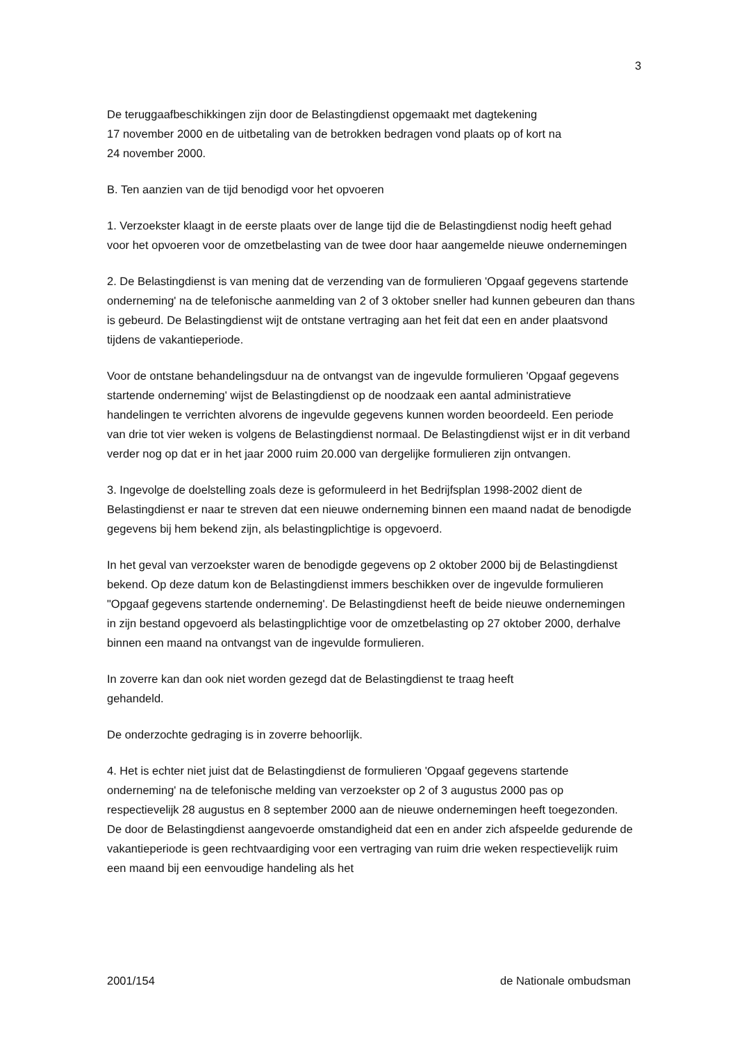3
De teruggaafbeschikkingen zijn door de Belastingdienst opgemaakt met dagtekening
17 november 2000 en de uitbetaling van de betrokken bedragen vond plaats op of kort na
24 november 2000.
B. Ten aanzien van de tijd benodigd voor het opvoeren
1. Verzoekster klaagt in de eerste plaats over de lange tijd die de Belastingdienst nodig heeft gehad voor het opvoeren voor de omzetbelasting van de twee door haar aangemelde nieuwe ondernemingen
2. De Belastingdienst is van mening dat de verzending van de formulieren 'Opgaaf gegevens startende onderneming' na de telefonische aanmelding van 2 of 3 oktober sneller had kunnen gebeuren dan thans is gebeurd. De Belastingdienst wijt de ontstane vertraging aan het feit dat een en ander plaatsvond tijdens de vakantieperiode.
Voor de ontstane behandelingsduur na de ontvangst van de ingevulde formulieren 'Opgaaf gegevens startende onderneming' wijst de Belastingdienst op de noodzaak een aantal administratieve handelingen te verrichten alvorens de ingevulde gegevens kunnen worden beoordeeld. Een periode van drie tot vier weken is volgens de Belastingdienst normaal. De Belastingdienst wijst er in dit verband verder nog op dat er in het jaar 2000 ruim 20.000 van dergelijke formulieren zijn ontvangen.
3. Ingevolge de doelstelling zoals deze is geformuleerd in het Bedrijfsplan 1998-2002 dient de Belastingdienst er naar te streven dat een nieuwe onderneming binnen een maand nadat de benodigde gegevens bij hem bekend zijn, als belastingplichtige is opgevoerd.
In het geval van verzoekster waren de benodigde gegevens op 2 oktober 2000 bij de Belastingdienst bekend. Op deze datum kon de Belastingdienst immers beschikken over de ingevulde formulieren "Opgaaf gegevens startende onderneming'. De Belastingdienst heeft de beide nieuwe ondernemingen in zijn bestand opgevoerd als belastingplichtige voor de omzetbelasting op 27 oktober 2000, derhalve binnen een maand na ontvangst van de ingevulde formulieren.
In zoverre kan dan ook niet worden gezegd dat de Belastingdienst te traag heeft
gehandeld.
De onderzochte gedraging is in zoverre behoorlijk.
4. Het is echter niet juist dat de Belastingdienst de formulieren 'Opgaaf gegevens startende onderneming' na de telefonische melding van verzoekster op 2 of 3 augustus 2000 pas op respectievelijk 28 augustus en 8 september 2000 aan de nieuwe ondernemingen heeft toegezonden. De door de Belastingdienst aangevoerde omstandigheid dat een en ander zich afspeelde gedurende de vakantieperiode is geen rechtvaardiging voor een vertraging van ruim drie weken respectievelijk ruim een maand bij een eenvoudige handeling als het
2001/154 de Nationale ombudsman